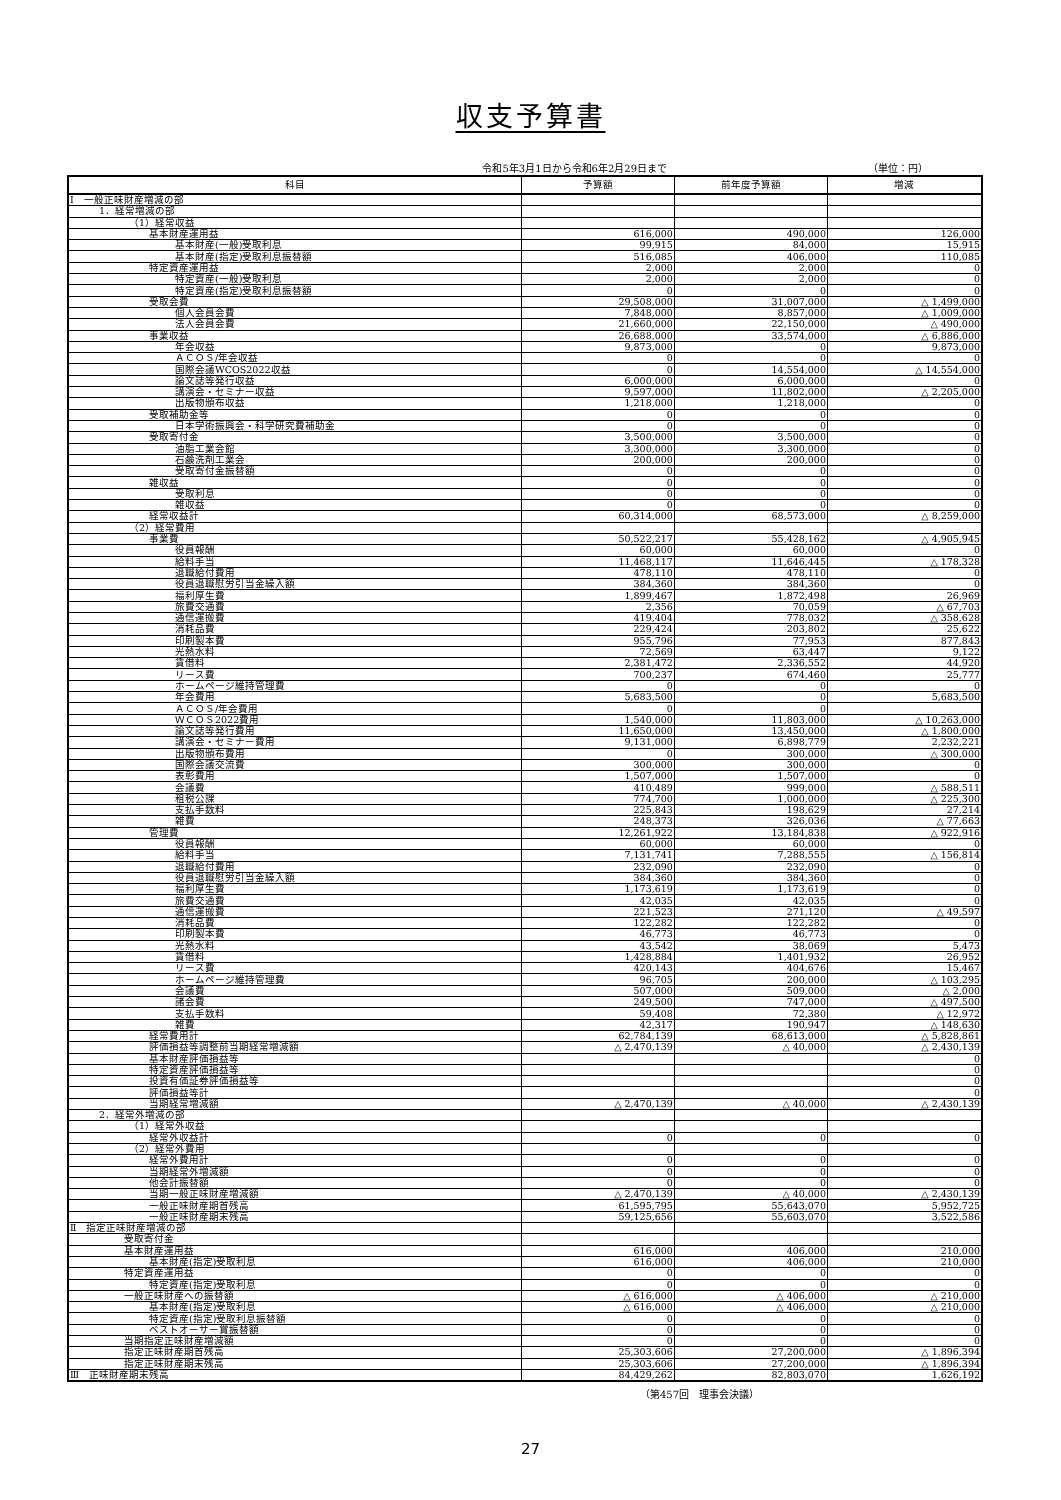収支予算書
令和5年3月1日から令和6年2月29日まで （単位：円）
| 科目 | 予算額 | 前年度予算額 | 増減 |
| --- | --- | --- | --- |
| Ⅰ 一般正味財産増減の部 | | | |
| 1．経常増減の部 | | | |
| （1）経常収益 | | | |
| 基本財産運用益 | 616,000 | 490,000 | 126,000 |
| 基本財産(一般)受取利息 | 99,915 | 84,000 | 15,915 |
| 基本財産(指定)受取利息振替額 | 516,085 | 406,000 | 110,085 |
| 特定資産運用益 | 2,000 | 2,000 | 0 |
| 特定資産(一般)受取利息 | 2,000 | 2,000 | 0 |
| 特定資産(指定)受取利息振替額 | 0 | 0 | 0 |
| 受取会費 | 29,508,000 | 31,007,000 | △ 1,499,000 |
| 個人会員会費 | 7,848,000 | 8,857,000 | △ 1,009,000 |
| 法人会員会費 | 21,660,000 | 22,150,000 | △ 490,000 |
| 事業収益 | 26,688,000 | 33,574,000 | △ 6,886,000 |
| 年会収益 | 9,873,000 | 0 | 9,873,000 |
| ＡＣＯＳ/年会収益 | 0 | 0 | 0 |
| 国際会議WCOS2022収益 | 0 | 14,554,000 | △ 14,554,000 |
| 論文誌等発行収益 | 6,000,000 | 6,000,000 | 0 |
| 講演会・セミナー収益 | 9,597,000 | 11,802,000 | △ 2,205,000 |
| 出版物頒布収益 | 1,218,000 | 1,218,000 | 0 |
| 受取補助金等 | 0 | 0 | 0 |
| 日本学術振興会・科学研究費補助金 | 0 | 0 | 0 |
| 受取寄付金 | 3,500,000 | 3,500,000 | 0 |
| 油脂工業会館 | 3,300,000 | 3,300,000 | 0 |
| 石鹸洗剤工業会 | 200,000 | 200,000 | 0 |
| 受取寄付金振替額 | 0 | 0 | 0 |
| 雑収益 | 0 | 0 | 0 |
| 受取利息 | 0 | 0 | 0 |
| 雑収益 | 0 | 0 | 0 |
| 経常収益計 | 60,314,000 | 68,573,000 | △ 8,259,000 |
| （2）経常費用 | | | |
| 事業費 | 50,522,217 | 55,428,162 | △ 4,905,945 |
| 役員報酬 | 60,000 | 60,000 | 0 |
| 給料手当 | 11,468,117 | 11,646,445 | △ 178,328 |
| 退職給付費用 | 478,110 | 478,110 | 0 |
| 役員退職慰労引当金繰入額 | 384,360 | 384,360 | 0 |
| 福利厚生費 | 1,899,467 | 1,872,498 | 26,969 |
| 旅費交通費 | 2,356 | 70,059 | △ 67,703 |
| 通信運搬費 | 419,404 | 778,032 | △ 358,628 |
| 消耗品費 | 229,424 | 203,802 | 25,622 |
| 印刷製本費 | 955,796 | 77,953 | 877,843 |
| 光熱水料 | 72,569 | 63,447 | 9,122 |
| 賃借料 | 2,381,472 | 2,336,552 | 44,920 |
| リース費 | 700,237 | 674,460 | 25,777 |
| ホームページ維持管理費 | 0 | 0 | 0 |
| 年会費用 | 5,683,500 | 0 | 5,683,500 |
| ＡＣＯＳ/年会費用 | 0 | 0 | |
| ＷＣＯＳ2022費用 | 1,540,000 | 11,803,000 | △ 10,263,000 |
| 論文誌等発行費用 | 11,650,000 | 13,450,000 | △ 1,800,000 |
| 講演会・セミナー費用 | 9,131,000 | 6,898,779 | 2,232,221 |
| 出版物頒布費用 | 0 | 300,000 | △ 300,000 |
| 国際会議交流費 | 300,000 | 300,000 | 0 |
| 表彰費用 | 1,507,000 | 1,507,000 | 0 |
| 会議費 | 410,489 | 999,000 | △ 588,511 |
| 租税公課 | 774,700 | 1,000,000 | △ 225,300 |
| 支払手数料 | 225,843 | 198,629 | 27,214 |
| 雑費 | 248,373 | 326,036 | △ 77,663 |
| 管理費 | 12,261,922 | 13,184,838 | △ 922,916 |
| 役員報酬 | 60,000 | 60,000 | 0 |
| 給料手当 | 7,131,741 | 7,288,555 | △ 156,814 |
| 退職給付費用 | 232,090 | 232,090 | 0 |
| 役員退職慰労引当金繰入額 | 384,360 | 384,360 | 0 |
| 福利厚生費 | 1,173,619 | 1,173,619 | 0 |
| 旅費交通費 | 42,035 | 42,035 | 0 |
| 通信運搬費 | 221,523 | 271,120 | △ 49,597 |
| 消耗品費 | 122,282 | 122,282 | 0 |
| 印刷製本費 | 46,773 | 46,773 | 0 |
| 光熱水料 | 43,542 | 38,069 | 5,473 |
| 賃借料 | 1,428,884 | 1,401,932 | 26,952 |
| リース費 | 420,143 | 404,676 | 15,467 |
| ホームページ維持管理費 | 96,705 | 200,000 | △ 103,295 |
| 会議費 | 507,000 | 509,000 | △ 2,000 |
| 諸会費 | 249,500 | 747,000 | △ 497,500 |
| 支払手数料 | 59,408 | 72,380 | △ 12,972 |
| 雑費 | 42,317 | 190,947 | △ 148,630 |
| 経常費用計 | 62,784,139 | 68,613,000 | △ 5,828,861 |
| 評価損益等調整前当期経常増減額 | △ 2,470,139 | △ 40,000 | △ 2,430,139 |
| 基本財産評価損益等 | | | 0 |
| 特定資産評価損益等 | | | 0 |
| 投資有価証券評価損益等 | | | 0 |
| 評価損益等計 | | | 0 |
| 当期経常増減額 | △ 2,470,139 | △ 40,000 | △ 2,430,139 |
| 2．経常外増減の部 | | | |
| （1）経常外収益 | | | |
| 経常外収益計 | 0 | 0 | 0 |
| （2）経常外費用 | | | |
| 経常外費用計 | 0 | 0 | 0 |
| 当期経常外増減額 | 0 | 0 | 0 |
| 他会計振替額 | 0 | 0 | 0 |
| 当期一般正味財産増減額 | △ 2,470,139 | △ 40,000 | △ 2,430,139 |
| 一般正味財産期首残高 | 61,595,795 | 55,643,070 | 5,952,725 |
| 一般正味財産期末残高 | 59,125,656 | 55,603,070 | 3,522,586 |
| Ⅱ 指定正味財産増減の部 | | | |
| 受取寄付金 | | | |
| 基本財産運用益 | 616,000 | 406,000 | 210,000 |
| 基本財産(指定)受取利息 | 616,000 | 406,000 | 210,000 |
| 特定資産運用益 | 0 | 0 | 0 |
| 特定資産(指定)受取利息 | 0 | 0 | 0 |
| 一般正味財産への振替額 | △ 616,000 | △ 406,000 | △ 210,000 |
| 基本財産(指定)受取利息 | △ 616,000 | △ 406,000 | △ 210,000 |
| 特定資産(指定)受取利息振替額 | 0 | 0 | 0 |
| ベストオーサー賞振替額 | 0 | 0 | 0 |
| 当期指定正味財産増減額 | 0 | 0 | 0 |
| 指定正味財産期首残高 | 25,303,606 | 27,200,000 | △ 1,896,394 |
| 指定正味財産期末残高 | 25,303,606 | 27,200,000 | △ 1,896,394 |
| Ⅲ 正味財産期末残高 | 84,429,262 | 82,803,070 | 1,626,192 |
（第457回　理事会決議）
27